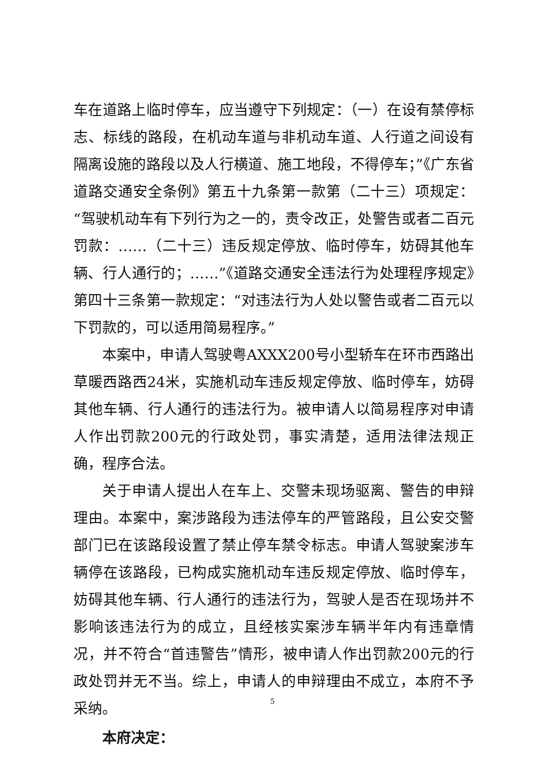车在道路上临时停车，应当遵守下列规定：（一）在设有禁停标志、标线的路段，在机动车道与非机动车道、人行道之间设有隔离设施的路段以及人行横道、施工地段，不得停车；”《广东省道路交通安全条例》第五十九条第一款第（二十三）项规定：“驾驶机动车有下列行为之一的，责令改正，处警告或者二百元罚款：……（二十三）违反规定停放、临时停车，妨碍其他车辆、行人通行的；……”《道路交通安全违法行为处理程序规定》第四十三条第一款规定：“对违法行为人处以警告或者二百元以下罚款的，可以适用简易程序。”
本案中，申请人驾驶粤AXXX200号小型轿车在环市西路出草暖西路西24米，实施机动车违反规定停放、临时停车，妨碍其他车辆、行人通行的违法行为。被申请人以简易程序对申请人作出罚款200元的行政处罚，事实清楚，适用法律法规正确，程序合法。
关于申请人提出人在车上、交警未现场驱离、警告的申辩理由。本案中，案涉路段为违法停车的严管路段，且公安交警部门已在该路段设置了禁止停车禁令标志。申请人驾驶案涉车辆停在该路段，已构成实施机动车违反规定停放、临时停车，妨碍其他车辆、行人通行的违法行为，驾驶人是否在现场并不影响该违法行为的成立，且经核实案涉车辆半年内有违章情况，并不符合“首违警告”情形，被申请人作出罚款200元的行政处罚并无不当。综上，申请人的申辩理由不成立，本府不予采纳。
本府决定：
5